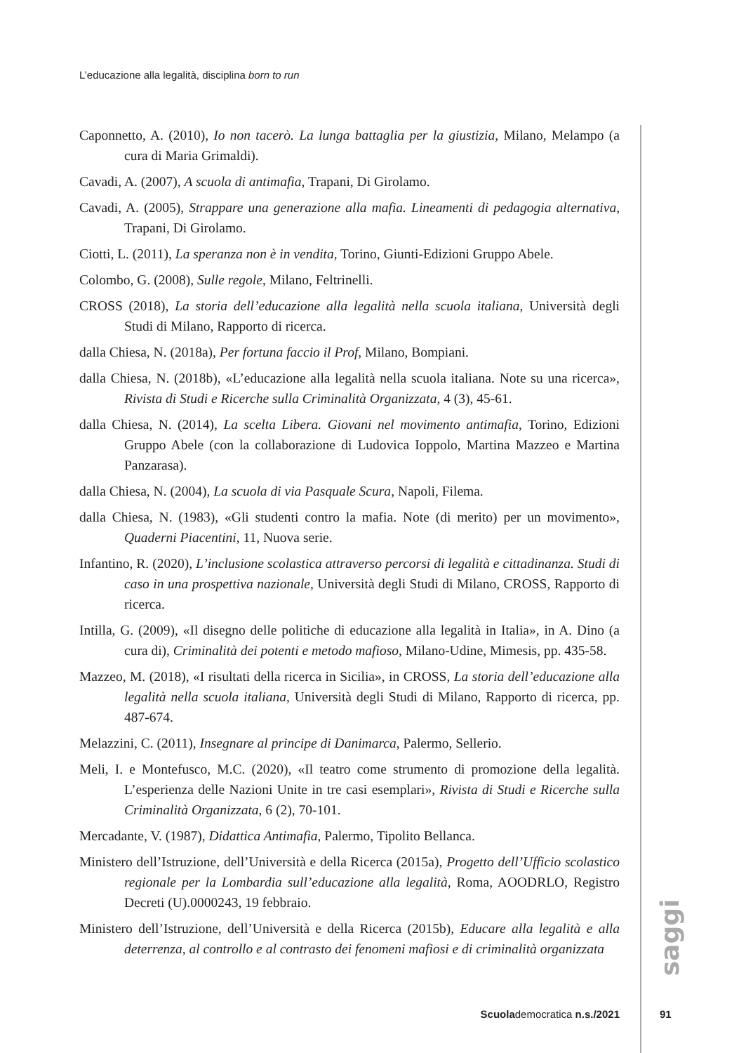L’educazione alla legalità, disciplina born to run
Caponnetto, A. (2010), Io non tacerò. La lunga battaglia per la giustizia, Milano, Melampo (a cura di Maria Grimaldi).
Cavadi, A. (2007), A scuola di antimafia, Trapani, Di Girolamo.
Cavadi, A. (2005), Strappare una generazione alla mafia. Lineamenti di pedagogia alternativa, Trapani, Di Girolamo.
Ciotti, L. (2011), La speranza non è in vendita, Torino, Giunti-Edizioni Gruppo Abele.
Colombo, G. (2008), Sulle regole, Milano, Feltrinelli.
CROSS (2018), La storia dell’educazione alla legalità nella scuola italiana, Università degli Studi di Milano, Rapporto di ricerca.
dalla Chiesa, N. (2018a), Per fortuna faccio il Prof, Milano, Bompiani.
dalla Chiesa, N. (2018b), «L’educazione alla legalità nella scuola italiana. Note su una ricerca», Rivista di Studi e Ricerche sulla Criminalità Organizzata, 4 (3), 45-61.
dalla Chiesa, N. (2014), La scelta Libera. Giovani nel movimento antimafia, Torino, Edizioni Gruppo Abele (con la collaborazione di Ludovica Ioppolo, Martina Mazzeo e Martina Panzarasa).
dalla Chiesa, N. (2004), La scuola di via Pasquale Scura, Napoli, Filema.
dalla Chiesa, N. (1983), «Gli studenti contro la mafia. Note (di merito) per un movimento», Quaderni Piacentini, 11, Nuova serie.
Infantino, R. (2020), L’inclusione scolastica attraverso percorsi di legalità e cittadinanza. Studi di caso in una prospettiva nazionale, Università degli Studi di Milano, CROSS, Rapporto di ricerca.
Intilla, G. (2009), «Il disegno delle politiche di educazione alla legalità in Italia», in A. Dino (a cura di), Criminalità dei potenti e metodo mafioso, Milano-Udine, Mimesis, pp. 435-58.
Mazzeo, M. (2018), «I risultati della ricerca in Sicilia», in CROSS, La storia dell’educazione alla legalità nella scuola italiana, Università degli Studi di Milano, Rapporto di ricerca, pp. 487-674.
Melazzini, C. (2011), Insegnare al principe di Danimarca, Palermo, Sellerio.
Meli, I. e Montefusco, M.C. (2020), «Il teatro come strumento di promozione della legalità. L’esperienza delle Nazioni Unite in tre casi esemplari», Rivista di Studi e Ricerche sulla Criminalità Organizzata, 6 (2), 70-101.
Mercadante, V. (1987), Didattica Antimafia, Palermo, Tipolito Bellanca.
Ministero dell’Istruzione, dell’Università e della Ricerca (2015a), Progetto dell’Ufficio scolastico regionale per la Lombardia sull’educazione alla legalità, Roma, AOODRLO, Registro Decreti (U).0000243, 19 febbraio.
Ministero dell’Istruzione, dell’Università e della Ricerca (2015b), Educare alla legalità e alla deterrenza, al controllo e al contrasto dei fenomeni mafiosi e di criminalità organizzata
saggi
Scuolademocratica n.s./2021 91